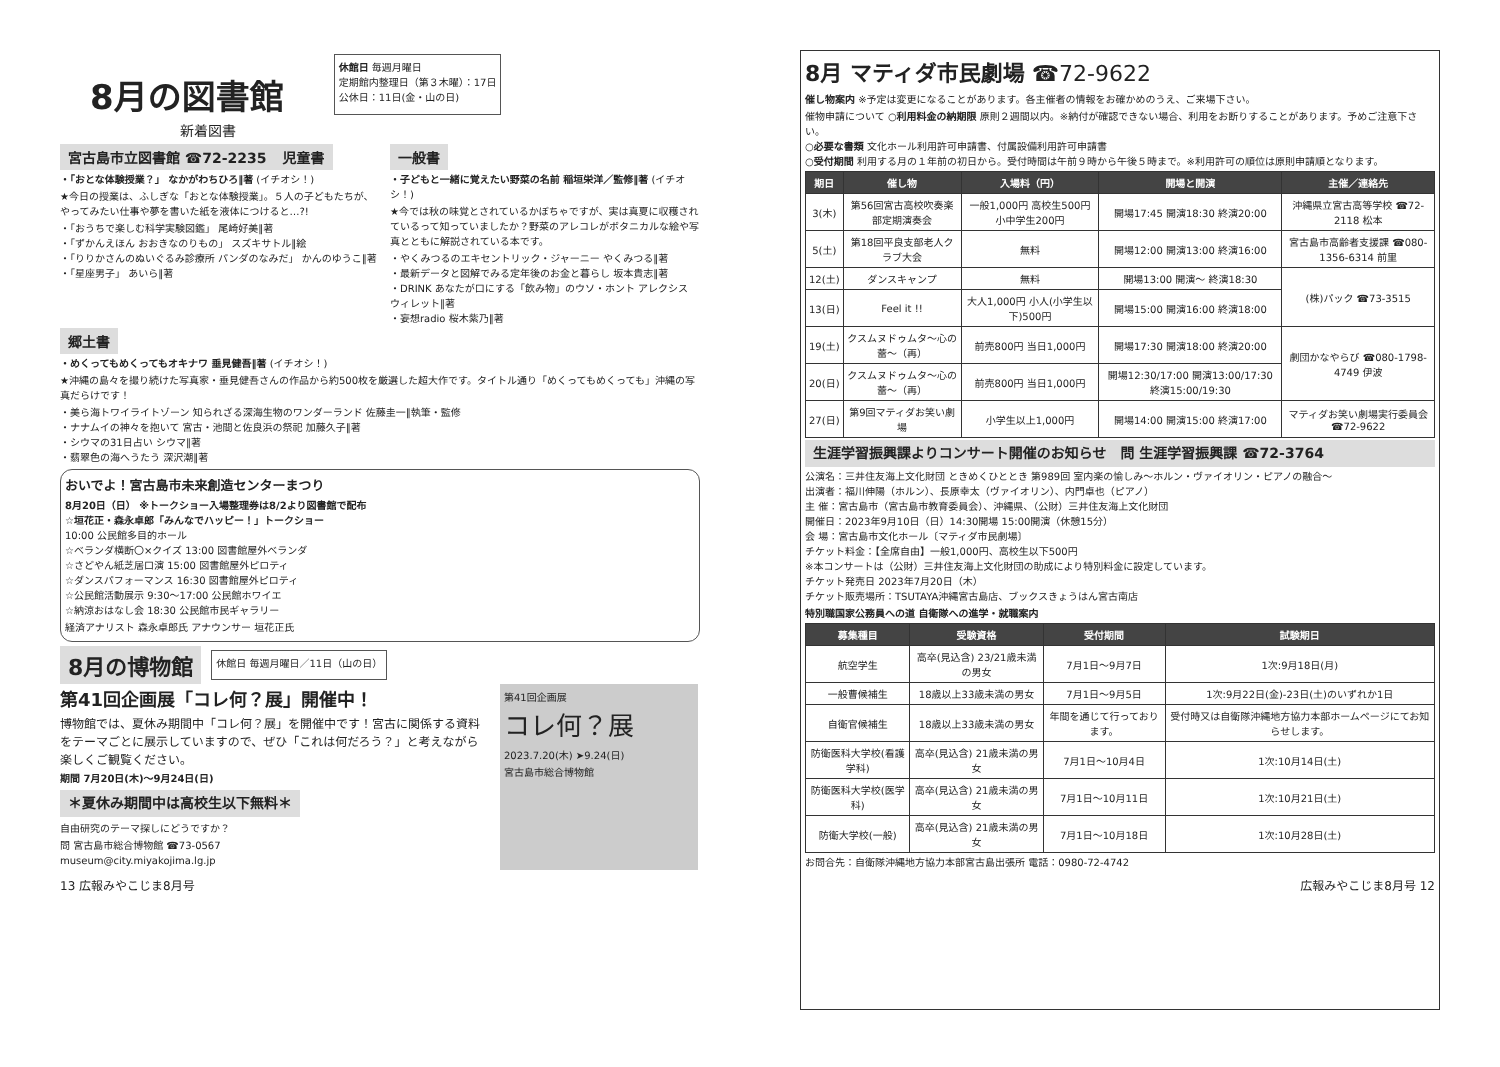8月の図書館
休館日 毎週月曜日
定期館内整理日（第３木曜）：17日
公休日：11日(金・山の日)
新着図書
宮古島市立図書館 ☎72-2235 児童書
・「おとな体験授業？」 なかがわちひろ‖著 (イチオシ！)
★今日の授業は、ふしぎな「おとな体験授業」。５人の子どもたちが、やってみたい仕事や夢を書いた紙を液体につけると…?!
・「おうちで楽しむ科学実験図鑑」 尾崎好美‖著
・「ずかんえほん おおきなのりもの」 スズキサトル‖絵
・「りりかさんのぬいぐるみ診療所 パンダのなみだ」 かんのゆうこ‖著
・「星座男子」 あいら‖著
一般書
・子どもと一緒に覚えたい野菜の名前 稲垣栄洋／監修‖著 (イチオシ！)
★今では秋の味覚とされているかぼちゃですが、実は真夏に収穫されているって知っていましたか？野菜のアレコレがボタニカルな絵や写真とともに解説されている本です。
・やくみつるのエキセントリック・ジャーニー やくみつる‖著
・最新データと図解でみる定年後のお金と暮らし 坂本貴志‖著
・DRINK あなたが口にする「飲み物」のウソ・ホント アレクシス ウィレット‖著
・妄想radio 桜木紫乃‖著
郷土書
・めくってもめくってもオキナワ 垂見健吾‖著 (イチオシ！)
★沖縄の島々を撮り続けた写真家・垂見健吾さんの作品から約500枚を厳選した超大作です。タイトル通り「めくってもめくっても」沖縄の写真だらけです！
・美ら海トワイライトゾーン 知られざる深海生物のワンダーランド 佐藤圭一‖執筆・監修
・ナナムイの神々を抱いて 宮古・池間と佐良浜の祭祀 加藤久子‖著
・シウマの31日占い シウマ‖著
・翡翠色の海へうたう 深沢潮‖著
おいでよ！宮古島市未来創造センターまつり
8月20日（日） ※トークショー入場整理券は8/2より図書館で配布
☆垣花正・森永卓郎「みんなでハッピー！」トークショー
10:00 公民館多目的ホール
☆ベランダ横断〇×クイズ 13:00 図書館屋外ベランダ
☆さどやん紙芝居口演 15:00 図書館屋外ピロティ
☆ダンスパフォーマンス 16:30 図書館屋外ピロティ
☆公民館活動展示 9:30～17:00 公民館ホワイエ
☆納涼おはなし会 18:30 公民館市民ギャラリー
経済アナリスト 森永卓郎氏 アナウンサー 垣花正氏
8月の博物館
休館日 毎週月曜日／11日（山の日）
第41回企画展「コレ何？展」開催中！
博物館では、夏休み期間中「コレ何？展」を開催中です！宮古に関係する資料をテーマごとに展示していますので、ぜひ「これは何だろう？」と考えながら楽しくご観覧ください。
期間 7月20日(木)～9月24日(日)
＊夏休み期間中は高校生以下無料＊
自由研究のテーマ探しにどうですか？
問 宮古島市総合博物館 ☎73-0567
museum@city.miyakojima.lg.jp
第41回企画展
コレ何？展
2023.7.20(木) ➤9.24(日)
宮古島市総合博物館
13 広報みやこじま8月号
8月 マティダ市民劇場 ☎72-9622
催し物案内 ※予定は変更になることがあります。各主催者の情報をお確かめのうえ、ご来場下さい。
催物申請について ○利用料金の納期限 原則２週間以内。※納付が確認できない場合、利用をお断りすることがあります。予めご注意下さい。
○必要な書類 文化ホール利用許可申請書、付属設備利用許可申請書
○受付期間 利用する月の１年前の初日から。受付時間は午前９時から午後５時まで。※利用許可の順位は原則申請順となります。
| 期日 | 催し物 | 入場料（円） | 開場と開演 | 主催／連絡先 |
| --- | --- | --- | --- | --- |
| 3(木) | 第56回宮古高校吹奏楽部定期演奏会 | 一般1,000円 高校生500円 小中学生200円 | 開場17:45 開演18:30 終演20:00 | 沖縄県立宮古高等学校 ☎72-2118 松本 |
| 5(土) | 第18回平良支部老人クラブ大会 | 無料 | 開場12:00 開演13:00 終演16:00 | 宮古島市高齢者支援課 ☎080-1356-6314 前里 |
| 12(土) | ダンスキャンプ | 無料 | 開場13:00 開演～ 終演18:30 | (株)パック ☎73-3515 |
| 13(日) | Feel it !! | 大人1,000円 小人(小学生以下)500円 | 開場15:00 開演16:00 終演18:00 | |
| 19(土) | クスムヌドゥムタ～心の蕾～（再） | 前売800円 当日1,000円 | 開場17:30 開演18:00 終演20:00 | 劇団かなやらび ☎080-1798-4749 伊波 |
| 20(日) | クスムヌドゥムタ～心の蕾～（再） | 前売800円 当日1,000円 | 開場12:30/17:00 開演13:00/17:30 終演15:00/19:30 | |
| 27(日) | 第9回マティダお笑い劇場 | 小学生以上1,000円 | 開場14:00 開演15:00 終演17:00 | マティダお笑い劇場実行委員会 ☎72-9622 |
生涯学習振興課よりコンサート開催のお知らせ　問 生涯学習振興課 ☎72-3764
公演名：三井住友海上文化財団 ときめくひととき 第989回 室内楽の愉しみ～ホルン・ヴァイオリン・ピアノの融合～
出演者：福川伸陽（ホルン）、長原幸太（ヴァイオリン）、内門卓也（ピアノ）
主 催：宮古島市（宮古島市教育委員会）、沖縄県、（公財）三井住友海上文化財団
開催日：2023年9月10日（日）14:30開場 15:00開演（休憩15分）
会 場：宮古島市文化ホール〔マティダ市民劇場〕
チケット料金：【全席自由】一般1,000円、高校生以下500円
※本コンサートは（公財）三井住友海上文化財団の助成により特別料金に設定しています。
チケット発売日 2023年7月20日（木）
チケット販売場所：TSUTAYA沖縄宮古島店、ブックスきょうはん宮古南店
特別職国家公務員への道 自衛隊への進学・就職案内
| 募集種目 | 受験資格 | 受付期間 | 試験期日 |
| --- | --- | --- | --- |
| 航空学生 | 高卒(見込含) 23/21歳未満の男女 | 7月1日～9月7日 | 1次:9月18日(月) |
| 一般曹候補生 | 18歳以上33歳未満の男女 | 7月1日～9月5日 | 1次:9月22日(金)-23日(土)のいずれか1日 |
| 自衛官候補生 | 18歳以上33歳未満の男女 | 年間を通じて行っております。 | 受付時又は自衛隊沖縄地方協力本部ホームページにてお知らせします。 |
| 防衛医科大学校(看護学科) | 高卒(見込含) 21歳未満の男女 | 7月1日～10月4日 | 1次:10月14日(土) |
| 防衛医科大学校(医学科) | 高卒(見込含) 21歳未満の男女 | 7月1日～10月11日 | 1次:10月21日(土) |
| 防衛大学校(一般) | 高卒(見込含) 21歳未満の男女 | 7月1日～10月18日 | 1次:10月28日(土) |
お問合先：自衛隊沖縄地方協力本部宮古島出張所 電話：0980-72-4742
広報みやこじま8月号 12